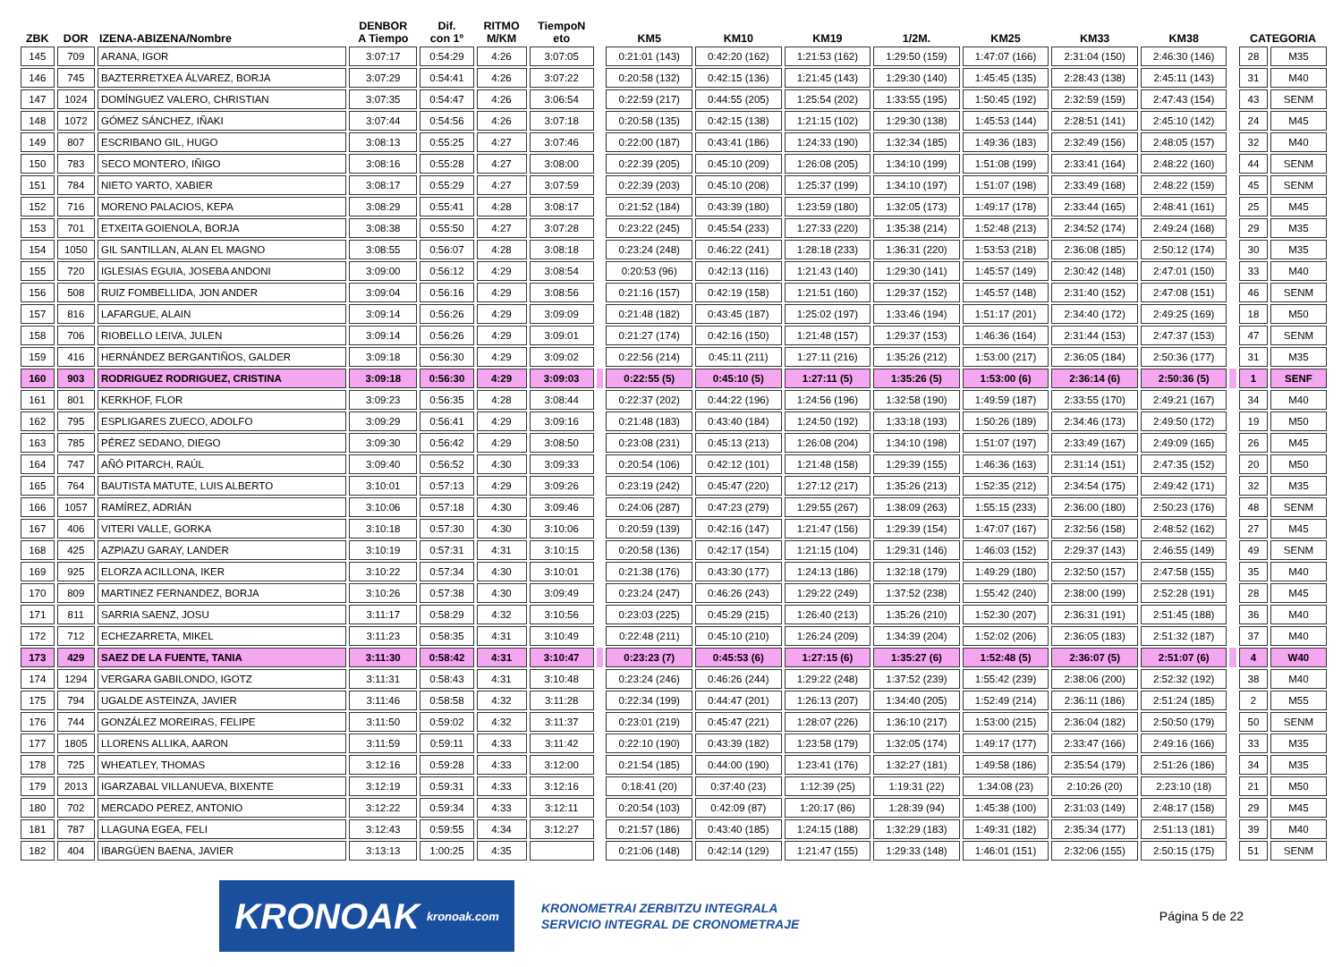| ZBK | DOR | IZENA-ABIZENA/Nombre | DENBOR A Tiempo | Dif. con 1º | RITMO M/KM | TiempoN eto | | KM5 | KM10 | KM19 | 1/2M. | KM25 | KM33 | KM38 | | CATEGORIA | |
| --- | --- | --- | --- | --- | --- | --- | --- | --- | --- | --- | --- | --- | --- | --- | --- | --- | --- |
| 145 | 709 | ARANA, IGOR | 3:07:17 | 0:54:29 | 4:26 | 3:07:05 | | 0:21:01 (143) | 0:42:20 (162) | 1:21:53 (162) | 1:29:50 (159) | 1:47:07 (166) | 2:31:04 (150) | 2:46:30 (146) | | 28 | M35 |
| 146 | 745 | BAZTERRETXEA ÁLVAREZ, BORJA | 3:07:29 | 0:54:41 | 4:26 | 3:07:22 | | 0:20:58 (132) | 0:42:15 (136) | 1:21:45 (143) | 1:29:30 (140) | 1:45:45 (135) | 2:28:43 (138) | 2:45:11 (143) | | 31 | M40 |
| 147 | 1024 | DOMÍNGUEZ VALERO, CHRISTIAN | 3:07:35 | 0:54:47 | 4:26 | 3:06:54 | | 0:22:59 (217) | 0:44:55 (205) | 1:25:54 (202) | 1:33:55 (195) | 1:50:45 (192) | 2:32:59 (159) | 2:47:43 (154) | | 43 | SENM |
| 148 | 1072 | GÓMEZ SÁNCHEZ, IÑAKI | 3:07:44 | 0:54:56 | 4:26 | 3:07:18 | | 0:20:58 (135) | 0:42:15 (138) | 1:21:15 (102) | 1:29:30 (138) | 1:45:53 (144) | 2:28:51 (141) | 2:45:10 (142) | | 24 | M45 |
| 149 | 807 | ESCRIBANO GIL, HUGO | 3:08:13 | 0:55:25 | 4:27 | 3:07:46 | | 0:22:00 (187) | 0:43:41 (186) | 1:24:33 (190) | 1:32:34 (185) | 1:49:36 (183) | 2:32:49 (156) | 2:48:05 (157) | | 32 | M40 |
| 150 | 783 | SECO MONTERO, IÑIGO | 3:08:16 | 0:55:28 | 4:27 | 3:08:00 | | 0:22:39 (205) | 0:45:10 (209) | 1:26:08 (205) | 1:34:10 (199) | 1:51:08 (199) | 2:33:41 (164) | 2:48:22 (160) | | 44 | SENM |
| 151 | 784 | NIETO YARTO, XABIER | 3:08:17 | 0:55:29 | 4:27 | 3:07:59 | | 0:22:39 (203) | 0:45:10 (208) | 1:25:37 (199) | 1:34:10 (197) | 1:51:07 (198) | 2:33:49 (168) | 2:48:22 (159) | | 45 | SENM |
| 152 | 716 | MORENO PALACIOS, KEPA | 3:08:29 | 0:55:41 | 4:28 | 3:08:17 | | 0:21:52 (184) | 0:43:39 (180) | 1:23:59 (180) | 1:32:05 (173) | 1:49:17 (178) | 2:33:44 (165) | 2:48:41 (161) | | 25 | M45 |
| 153 | 701 | ETXEITA GOIENOLA, BORJA | 3:08:38 | 0:55:50 | 4:27 | 3:07:28 | | 0:23:22 (245) | 0:45:54 (233) | 1:27:33 (220) | 1:35:38 (214) | 1:52:48 (213) | 2:34:52 (174) | 2:49:24 (168) | | 29 | M35 |
| 154 | 1050 | GIL SANTILLAN, ALAN EL MAGNO | 3:08:55 | 0:56:07 | 4:28 | 3:08:18 | | 0:23:24 (248) | 0:46:22 (241) | 1:28:18 (233) | 1:36:31 (220) | 1:53:53 (218) | 2:36:08 (185) | 2:50:12 (174) | | 30 | M35 |
| 155 | 720 | IGLESIAS EGUIA, JOSEBA ANDONI | 3:09:00 | 0:56:12 | 4:29 | 3:08:54 | | 0:20:53 (96) | 0:42:13 (116) | 1:21:43 (140) | 1:29:30 (141) | 1:45:57 (149) | 2:30:42 (148) | 2:47:01 (150) | | 33 | M40 |
| 156 | 508 | RUIZ FOMBELLIDA, JON ANDER | 3:09:04 | 0:56:16 | 4:29 | 3:08:56 | | 0:21:16 (157) | 0:42:19 (158) | 1:21:51 (160) | 1:29:37 (152) | 1:45:57 (148) | 2:31:40 (152) | 2:47:08 (151) | | 46 | SENM |
| 157 | 816 | LAFARGUE, ALAIN | 3:09:14 | 0:56:26 | 4:29 | 3:09:09 | | 0:21:48 (182) | 0:43:45 (187) | 1:25:02 (197) | 1:33:46 (194) | 1:51:17 (201) | 2:34:40 (172) | 2:49:25 (169) | | 18 | M50 |
| 158 | 706 | RIOBELLO LEIVA, JULEN | 3:09:14 | 0:56:26 | 4:29 | 3:09:01 | | 0:21:27 (174) | 0:42:16 (150) | 1:21:48 (157) | 1:29:37 (153) | 1:46:36 (164) | 2:31:44 (153) | 2:47:37 (153) | | 47 | SENM |
| 159 | 416 | HERNÁNDEZ BERGANTIÑOS, GALDER | 3:09:18 | 0:56:30 | 4:29 | 3:09:02 | | 0:22:56 (214) | 0:45:11 (211) | 1:27:11 (216) | 1:35:26 (212) | 1:53:00 (217) | 2:36:05 (184) | 2:50:36 (177) | | 31 | M35 |
| 160 | 903 | RODRIGUEZ RODRIGUEZ, CRISTINA | 3:09:18 | 0:56:30 | 4:29 | 3:09:03 | | 0:22:55 (5) | 0:45:10 (5) | 1:27:11 (5) | 1:35:26 (5) | 1:53:00 (6) | 2:36:14 (6) | 2:50:36 (5) | | 1 | SENF |
| 161 | 801 | KERKHOF, FLOR | 3:09:23 | 0:56:35 | 4:28 | 3:08:44 | | 0:22:37 (202) | 0:44:22 (196) | 1:24:56 (196) | 1:32:58 (190) | 1:49:59 (187) | 2:33:55 (170) | 2:49:21 (167) | | 34 | M40 |
| 162 | 795 | ESPLIGARES ZUECO, ADOLFO | 3:09:29 | 0:56:41 | 4:29 | 3:09:16 | | 0:21:48 (183) | 0:43:40 (184) | 1:24:50 (192) | 1:33:18 (193) | 1:50:26 (189) | 2:34:46 (173) | 2:49:50 (172) | | 19 | M50 |
| 163 | 785 | PÉREZ SEDANO, DIEGO | 3:09:30 | 0:56:42 | 4:29 | 3:08:50 | | 0:23:08 (231) | 0:45:13 (213) | 1:26:08 (204) | 1:34:10 (198) | 1:51:07 (197) | 2:33:49 (167) | 2:49:09 (165) | | 26 | M45 |
| 164 | 747 | AÑÓ PITARCH, RAÚL | 3:09:40 | 0:56:52 | 4:30 | 3:09:33 | | 0:20:54 (106) | 0:42:12 (101) | 1:21:48 (158) | 1:29:39 (155) | 1:46:36 (163) | 2:31:14 (151) | 2:47:35 (152) | | 20 | M50 |
| 165 | 764 | BAUTISTA MATUTE, LUIS ALBERTO | 3:10:01 | 0:57:13 | 4:29 | 3:09:26 | | 0:23:19 (242) | 0:45:47 (220) | 1:27:12 (217) | 1:35:26 (213) | 1:52:35 (212) | 2:34:54 (175) | 2:49:42 (171) | | 32 | M35 |
| 166 | 1057 | RAMÍREZ, ADRIÁN | 3:10:06 | 0:57:18 | 4:30 | 3:09:46 | | 0:24:06 (287) | 0:47:23 (279) | 1:29:55 (267) | 1:38:09 (263) | 1:55:15 (233) | 2:36:00 (180) | 2:50:23 (176) | | 48 | SENM |
| 167 | 406 | VITERI VALLE, GORKA | 3:10:18 | 0:57:30 | 4:30 | 3:10:06 | | 0:20:59 (139) | 0:42:16 (147) | 1:21:47 (156) | 1:29:39 (154) | 1:47:07 (167) | 2:32:56 (158) | 2:48:52 (162) | | 27 | M45 |
| 168 | 425 | AZPIAZU GARAY, LANDER | 3:10:19 | 0:57:31 | 4:31 | 3:10:15 | | 0:20:58 (136) | 0:42:17 (154) | 1:21:15 (104) | 1:29:31 (146) | 1:46:03 (152) | 2:29:37 (143) | 2:46:55 (149) | | 49 | SENM |
| 169 | 925 | ELORZA ACILLONA, IKER | 3:10:22 | 0:57:34 | 4:30 | 3:10:01 | | 0:21:38 (176) | 0:43:30 (177) | 1:24:13 (186) | 1:32:18 (179) | 1:49:29 (180) | 2:32:50 (157) | 2:47:58 (155) | | 35 | M40 |
| 170 | 809 | MARTINEZ FERNANDEZ, BORJA | 3:10:26 | 0:57:38 | 4:30 | 3:09:49 | | 0:23:24 (247) | 0:46:26 (243) | 1:29:22 (249) | 1:37:52 (238) | 1:55:42 (240) | 2:38:00 (199) | 2:52:28 (191) | | 28 | M45 |
| 171 | 811 | SARRIA SAENZ, JOSU | 3:11:17 | 0:58:29 | 4:32 | 3:10:56 | | 0:23:03 (225) | 0:45:29 (215) | 1:26:40 (213) | 1:35:26 (210) | 1:52:30 (207) | 2:36:31 (191) | 2:51:45 (188) | | 36 | M40 |
| 172 | 712 | ECHEZARRETA, MIKEL | 3:11:23 | 0:58:35 | 4:31 | 3:10:49 | | 0:22:48 (211) | 0:45:10 (210) | 1:26:24 (209) | 1:34:39 (204) | 1:52:02 (206) | 2:36:05 (183) | 2:51:32 (187) | | 37 | M40 |
| 173 | 429 | SAEZ DE LA FUENTE, TANIA | 3:11:30 | 0:58:42 | 4:31 | 3:10:47 | | 0:23:23 (7) | 0:45:53 (6) | 1:27:15 (6) | 1:35:27 (6) | 1:52:48 (5) | 2:36:07 (5) | 2:51:07 (6) | | 4 | W40 |
| 174 | 1294 | VERGARA GABILONDO, IGOTZ | 3:11:31 | 0:58:43 | 4:31 | 3:10:48 | | 0:23:24 (246) | 0:46:26 (244) | 1:29:22 (248) | 1:37:52 (239) | 1:55:42 (239) | 2:38:06 (200) | 2:52:32 (192) | | 38 | M40 |
| 175 | 794 | UGALDE ASTEINZA, JAVIER | 3:11:46 | 0:58:58 | 4:32 | 3:11:28 | | 0:22:34 (199) | 0:44:47 (201) | 1:26:13 (207) | 1:34:40 (205) | 1:52:49 (214) | 2:36:11 (186) | 2:51:24 (185) | | 2 | M55 |
| 176 | 744 | GONZÁLEZ MOREIRAS, FELIPE | 3:11:50 | 0:59:02 | 4:32 | 3:11:37 | | 0:23:01 (219) | 0:45:47 (221) | 1:28:07 (226) | 1:36:10 (217) | 1:53:00 (215) | 2:36:04 (182) | 2:50:50 (179) | | 50 | SENM |
| 177 | 1805 | LLORENS ALLIKA, AARON | 3:11:59 | 0:59:11 | 4:33 | 3:11:42 | | 0:22:10 (190) | 0:43:39 (182) | 1:23:58 (179) | 1:32:05 (174) | 1:49:17 (177) | 2:33:47 (166) | 2:49:16 (166) | | 33 | M35 |
| 178 | 725 | WHEATLEY, THOMAS | 3:12:16 | 0:59:28 | 4:33 | 3:12:00 | | 0:21:54 (185) | 0:44:00 (190) | 1:23:41 (176) | 1:32:27 (181) | 1:49:58 (186) | 2:35:54 (179) | 2:51:26 (186) | | 34 | M35 |
| 179 | 2013 | IGARZABAL VILLANUEVA, BIXENTE | 3:12:19 | 0:59:31 | 4:33 | 3:12:16 | | 0:18:41 (20) | 0:37:40 (23) | 1:12:39 (25) | 1:19:31 (22) | 1:34:08 (23) | 2:10:26 (20) | 2:23:10 (18) | | 21 | M50 |
| 180 | 702 | MERCADO PEREZ, ANTONIO | 3:12:22 | 0:59:34 | 4:33 | 3:12:11 | | 0:20:54 (103) | 0:42:09 (87) | 1:20:17 (86) | 1:28:39 (94) | 1:45:38 (100) | 2:31:03 (149) | 2:48:17 (158) | | 29 | M45 |
| 181 | 787 | LLAGUNA EGEA, FELI | 3:12:43 | 0:59:55 | 4:34 | 3:12:27 | | 0:21:57 (186) | 0:43:40 (185) | 1:24:15 (188) | 1:32:29 (183) | 1:49:31 (182) | 2:35:34 (177) | 2:51:13 (181) | | 39 | M40 |
| 182 | 404 | IBARGÜEN BAENA, JAVIER | 3:13:13 | 1:00:25 | 4:35 | | | 0:21:06 (148) | 0:42:14 (129) | 1:21:47 (155) | 1:29:33 (148) | 1:46:01 (151) | 2:32:06 (155) | 2:50:15 (175) | | 51 | SENM |
KRONOAK kronoak.com
KRONOMETRAI ZERBITZU INTEGRALA
SERVICIO INTEGRAL DE CRONOMETRAJE
Página 5 de 22